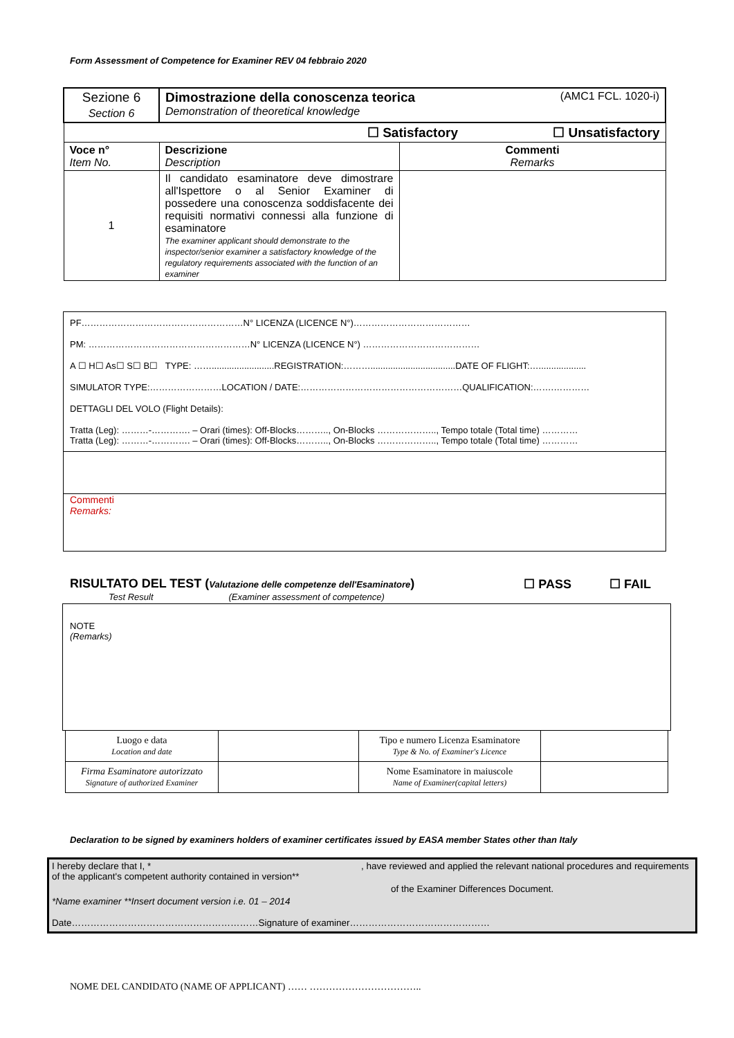Form Assessment of Competence for Examiner REV 04 febbraio 2020
| Sezione 6 Section 6 | (AMC1 FCL. 1020-i) Dimostrazione della conoscenza teorica Demonstration of theoretical knowledge | |
| ☐ Satisfactory ☐ Unsatisfactory | | |
| Voce n° Item No. | Descrizione Description | Commenti Remarks |
| 1 | Il candidato esaminatore deve dimostrare all'Ispettore o al Senior Examiner di possedere una conoscenza soddisfacente dei requisiti normativi connessi alla funzione di esaminatore The examiner applicant should demonstrate to the inspector/senior examiner a satisfactory knowledge of the regulatory requirements associated with the function of an examiner | |
PF………………………………………………N° LICENZA (LICENCE N°)…………………………………
PM: ………………………………………………N° LICENZA (LICENCE N°) …………………………………
A ☐ H☐ As☐ S☐ B☐ TYPE: …….........................REGISTRATION:………..................................DATE OF FLIGHT:…...................
SIMULATOR TYPE:……………………LOCATION / DATE:………………………………………………QUALIFICATION:…….…………
DETTAGLI DEL VOLO (Flight Details):
Tratta (Leg): ………-…………. – Orari (times): Off-Blocks……….., On-Blocks ……………….., Tempo totale (Total time) …………
Tratta (Leg): ………-…………. – Orari (times): Off-Blocks……….., On-Blocks ……………….., Tempo totale (Total time) …………
Commenti
Remarks:
☐ PASS ☐ FAIL RISULTATO DEL TEST (Valutazione delle competenze dell'Esaminatore)
Test Result (Examiner assessment of competence)
NOTE
(Remarks)
| Luogo e data Location and date | | Tipo e numero Licenza Esaminatore Type & No. of Examiner's Licence | |
| Firma Esaminatore autorizzato Signature of authorized Examiner | | Nome Esaminatore in maiuscole Name of Examiner(capital letters) | |
Declaration to be signed by examiners holders of examiner certificates issued by EASA member States other than Italy
I hereby declare that I, * , have reviewed and applied the relevant national procedures and requirements of the applicant's competent authority contained in version**
of the Examiner Differences Document.
*Name examiner **Insert document version i.e. 01 – 2014
Date……………………………………………………Signature of examiner………………………………………
NOME DEL CANDIDATO (NAME OF APPLICANT) …… ……………………………..